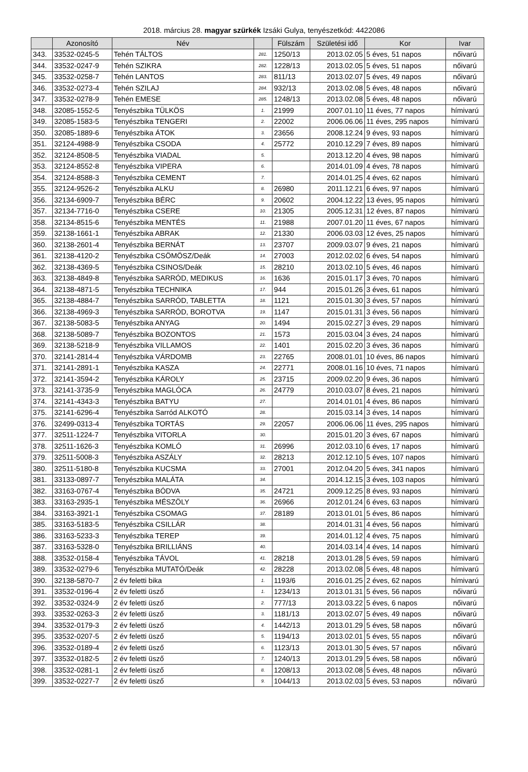2018. március 28. magyar szürkék Izsáki Gulya, tenyészetkód: 4422086
| | Azonosító | Név | | Fülszám | Születési idő | Kor | Ivar |
| --- | --- | --- | --- | --- | --- | --- | --- |
| 343. | 33532-0245-5 | Tehén TÁLTOS | 281. | 1250/13 | 2013.02.05 | 5 éves, 51 napos | nőivarú |
| 344. | 33532-0247-9 | Tehén SZIKRA | 282. | 1228/13 | 2013.02.05 | 5 éves, 51 napos | nőivarú |
| 345. | 33532-0258-7 | Tehén LANTOS | 283. | 811/13 | 2013.02.07 | 5 éves, 49 napos | nőivarú |
| 346. | 33532-0273-4 | Tehén SZILAJ | 284. | 932/13 | 2013.02.08 | 5 éves, 48 napos | nőivarú |
| 347. | 33532-0278-9 | Tehén EMESE | 285. | 1248/13 | 2013.02.08 | 5 éves, 48 napos | nőivarú |
| 348. | 32085-1552-5 | Tenyészbika TÜLKÖS | 1. | 21999 | 2007.01.10 | 11 éves, 77 napos | hímivarú |
| 349. | 32085-1583-5 | Tenyészbika TENGERI | 2. | 22002 | 2006.06.06 | 11 éves, 295 napos | hímivarú |
| 350. | 32085-1889-6 | Tenyészbika ÁTOK | 3. | 23656 | 2008.12.24 | 9 éves, 93 napos | hímivarú |
| 351. | 32124-4988-9 | Tenyészbika CSODA | 4. | 25772 | 2010.12.29 | 7 éves, 89 napos | hímivarú |
| 352. | 32124-8508-5 | Tenyészbika VIADAL | 5. | | 2013.12.20 | 4 éves, 98 napos | hímivarú |
| 353. | 32124-8552-8 | Tenyészbika VIPERA | 6. | | 2014.01.09 | 4 éves, 78 napos | hímivarú |
| 354. | 32124-8588-3 | Tenyészbika CEMENT | 7. | | 2014.01.25 | 4 éves, 62 napos | hímivarú |
| 355. | 32124-9526-2 | Tenyészbika ALKU | 8. | 26980 | 2011.12.21 | 6 éves, 97 napos | hímivarú |
| 356. | 32134-6909-7 | Tenyészbika BÉRC | 9. | 20602 | 2004.12.22 | 13 éves, 95 napos | hímivarú |
| 357. | 32134-7716-0 | Tenyészbika CSERE | 10. | 21305 | 2005.12.31 | 12 éves, 87 napos | hímivarú |
| 358. | 32134-8515-6 | Tenyészbika MENTÉS | 11. | 21988 | 2007.01.20 | 11 éves, 67 napos | hímivarú |
| 359. | 32138-1661-1 | Tenyészbika ABRAK | 12. | 21330 | 2006.03.03 | 12 éves, 25 napos | hímivarú |
| 360. | 32138-2601-4 | Tenyészbika BERNÁT | 13. | 23707 | 2009.03.07 | 9 éves, 21 napos | hímivarú |
| 361. | 32138-4120-2 | Tenyészbika CSÖMÖSZ/Deák | 14. | 27003 | 2012.02.02 | 6 éves, 54 napos | hímivarú |
| 362. | 32138-4369-5 | Tenyészbika CSINOS/Deák | 15. | 28210 | 2013.02.10 | 5 éves, 46 napos | hímivarú |
| 363. | 32138-4849-8 | Tenyészbika SARRÓD, MEDIKUS | 16. | 1636 | 2015.01.17 | 3 éves, 70 napos | hímivarú |
| 364. | 32138-4871-5 | Tenyészbika TECHNIKA | 17. | 944 | 2015.01.26 | 3 éves, 61 napos | hímivarú |
| 365. | 32138-4884-7 | Tenyészbika SARRÓD, TABLETTA | 18. | 1121 | 2015.01.30 | 3 éves, 57 napos | hímivarú |
| 366. | 32138-4969-3 | Tenyészbika SARRÓD, BOROTVA | 19. | 1147 | 2015.01.31 | 3 éves, 56 napos | hímivarú |
| 367. | 32138-5083-5 | Tenyészbika ANYAG | 20. | 1494 | 2015.02.27 | 3 éves, 29 napos | hímivarú |
| 368. | 32138-5089-7 | Tenyészbika BOZONTOS | 21. | 1573 | 2015.03.04 | 3 éves, 24 napos | hímivarú |
| 369. | 32138-5218-9 | Tenyészbika VILLAMOS | 22. | 1401 | 2015.02.20 | 3 éves, 36 napos | hímivarú |
| 370. | 32141-2814-4 | Tenyészbika VÁRDOMB | 23. | 22765 | 2008.01.01 | 10 éves, 86 napos | hímivarú |
| 371. | 32141-2891-1 | Tenyészbika KASZA | 24. | 22771 | 2008.01.16 | 10 éves, 71 napos | hímivarú |
| 372. | 32141-3594-2 | Tenyészbika KÁROLY | 25. | 23715 | 2009.02.20 | 9 éves, 36 napos | hímivarú |
| 373. | 32141-3735-9 | Tenyészbika MAGLÓCA | 26. | 24779 | 2010.03.07 | 8 éves, 21 napos | hímivarú |
| 374. | 32141-4343-3 | Tenyészbika BATYU | 27. | | 2014.01.01 | 4 éves, 86 napos | hímivarú |
| 375. | 32141-6296-4 | Tenyészbika Sarród ALKOTÓ | 28. | | 2015.03.14 | 3 éves, 14 napos | hímivarú |
| 376. | 32499-0313-4 | Tenyészbika TORTÁS | 29. | 22057 | 2006.06.06 | 11 éves, 295 napos | hímivarú |
| 377. | 32511-1224-7 | Tenyészbika VITORLA | 30. | | 2015.01.20 | 3 éves, 67 napos | hímivarú |
| 378. | 32511-1626-3 | Tenyészbika KOMLÓ | 31. | 26996 | 2012.03.10 | 6 éves, 17 napos | hímivarú |
| 379. | 32511-5008-3 | Tenyészbika ASZÁLY | 32. | 28213 | 2012.12.10 | 5 éves, 107 napos | hímivarú |
| 380. | 32511-5180-8 | Tenyészbika KUCSMA | 33. | 27001 | 2012.04.20 | 5 éves, 341 napos | hímivarú |
| 381. | 33133-0897-7 | Tenyészbika MALÁTA | 34. | | 2014.12.15 | 3 éves, 103 napos | hímivarú |
| 382. | 33163-0767-4 | Tenyészbika BÓDVA | 35. | 24721 | 2009.12.25 | 8 éves, 93 napos | hímivarú |
| 383. | 33163-2935-1 | Tenyészbika MÉSZÖLY | 36. | 26966 | 2012.01.24 | 6 éves, 63 napos | hímivarú |
| 384. | 33163-3921-1 | Tenyészbika CSOMAG | 37. | 28189 | 2013.01.01 | 5 éves, 86 napos | hímivarú |
| 385. | 33163-5183-5 | Tenyészbika CSILLÁR | 38. | | 2014.01.31 | 4 éves, 56 napos | hímivarú |
| 386. | 33163-5233-3 | Tenyészbika TEREP | 39. | | 2014.01.12 | 4 éves, 75 napos | hímivarú |
| 387. | 33163-5328-0 | Tenyészbika BRILLIÁNS | 40. | | 2014.03.14 | 4 éves, 14 napos | hímivarú |
| 388. | 33532-0158-4 | Tenyészbika TÁVOL | 41. | 28218 | 2013.01.28 | 5 éves, 59 napos | hímivarú |
| 389. | 33532-0279-6 | Tenyészbika MUTATÓ/Deák | 42. | 28228 | 2013.02.08 | 5 éves, 48 napos | hímivarú |
| 390. | 32138-5870-7 | 2 év feletti bika | 1. | 1193/6 | 2016.01.25 | 2 éves, 62 napos | hímivarú |
| 391. | 33532-0196-4 | 2 év feletti üsző | 1. | 1234/13 | 2013.01.31 | 5 éves, 56 napos | nőivarú |
| 392. | 33532-0324-9 | 2 év feletti üsző | 2. | 777/13 | 2013.03.22 | 5 éves, 6 napos | nőivarú |
| 393. | 33532-0263-3 | 2 év feletti üsző | 3. | 1181/13 | 2013.02.07 | 5 éves, 49 napos | nőivarú |
| 394. | 33532-0179-3 | 2 év feletti üsző | 4. | 1442/13 | 2013.01.29 | 5 éves, 58 napos | nőivarú |
| 395. | 33532-0207-5 | 2 év feletti üsző | 5. | 1194/13 | 2013.02.01 | 5 éves, 55 napos | nőivarú |
| 396. | 33532-0189-4 | 2 év feletti üsző | 6. | 1123/13 | 2013.01.30 | 5 éves, 57 napos | nőivarú |
| 397. | 33532-0182-5 | 2 év feletti üsző | 7. | 1240/13 | 2013.01.29 | 5 éves, 58 napos | nőivarú |
| 398. | 33532-0281-1 | 2 év feletti üsző | 8. | 1208/13 | 2013.02.08 | 5 éves, 48 napos | nőivarú |
| 399. | 33532-0227-7 | 2 év feletti üsző | 9. | 1044/13 | 2013.02.03 | 5 éves, 53 napos | nőivarú |